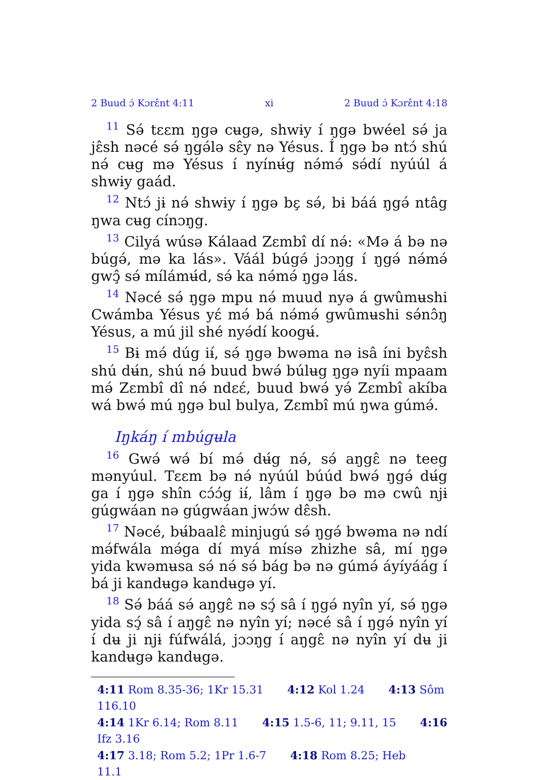2 Buud ɔ́ Kɔrɛ̂nt 4:11 xi 2 Buud ɔ́ Kɔrɛ̂nt 4:18
<sup>11</sup> Sə́ tɛɛm ŋgə cʉgə, shwɨy í ŋgə bwéel sə́ ja jɛ̂sh nəcé sə́ ŋgə́lə sɛ̂y nə Yésus. Í ŋgə bə ntɔ́ shú nə́ cʉg mə Yésus í nyínʉ́g nə́mə́ sə́dí nyúúl á shwɨy gaád.
<sup>12</sup> Ntɔ́ jɨ nə́ shwɨy í ŋgə bɛ̧ sə́, bɨ báá ŋgə́ ntâg ŋwa cʉg cínɔŋg.
<sup>13</sup> Cilyá wúsə Kálaad Zɛmbî dí nə́: «Mə á bə nə búgə́, mə ka lás». Váál búgə́ jɔɔŋg í ŋgə́ nə́mə́ gwɔ̧̂ sə́ mílámʉ́d, sə́ ka nə́mə́ ŋgə lás.
<sup>14</sup> Nəcé sə́ ŋgə mpu nə́ muud nyə á gwûmʉshi Cwámba Yésus yɛ́ mə́ bá nə́mə́ gwûmʉshi sə́nɔ̂ŋ Yésus, a mú jil shé nyə́dí koogʉ́.
<sup>15</sup> Bɨ mə́ dúg iɨ́, sə́ ŋgə bwəma nə isâ íni byɛ̂sh shú dʉ́n, shú nə́ buud bwə́ búlʉg ŋgə nyíi mpaam mə́ Zɛmbî dî nə́ ndɛɛ́, buud bwə́ yə́ Zɛmbî akíba wá bwə́ mú ŋgə bul bulya, Zɛmbî mú ŋwa gúmə́.
Iŋkáŋ í mbúgʉla
<sup>16</sup> Gwə́ wə́ bí mə́ dʉ́g nə́, sə́ aŋgɛ̂ nə teeg mənyúul. Tɛɛm bə nə́ nyúúl búúd bwə́ ŋgə́ dʉ́g ga í ŋgə shîn cɔ́ɔ́g iɨ́, lâm í ŋgə bə mə cwû njɨ gúgwáan nə gúgwáan jwɔ́w dɛ̂sh.
<sup>17</sup> Nəcé, bʉ́baalɛ̂ minjugú sə́ ŋgə́ bwəma nə ndí mə́fwála mə́ga dí myá mísə zhizhe sâ, mí ŋgə yida kwəmʉsa sə́ nə́ sə́ bág bə nə gúmə́ áyíyáág í bá ji kandʉgə kandʉgə yí.
<sup>18</sup> Sə́ báá sə́ aŋgɛ̂ nə sɔ̧́ sâ í ŋgə́ nyîn yí, sə́ ŋgə yida sɔ̧́ sâ í aŋgɛ̂ nə nyîn yí; nəcé sâ í ŋgə́ nyîn yí í dʉ ji njɨ fúfwálá, jɔɔŋg í aŋgɛ̂ nə nyîn yí dʉ ji kandʉgə kandʉgə.
4:11 Rom 8.35-36; 1Kr 15.31 4:12 Kol 1.24 4:13 Sôm 116.10
4:14 1Kr 6.14; Rom 8.11 4:15 1.5-6, 11; 9.11, 15 4:16 Ifz 3.16
4:17 3.18; Rom 5.2; 1Pr 1.6-7 4:18 Rom 8.25; Heb 11.1